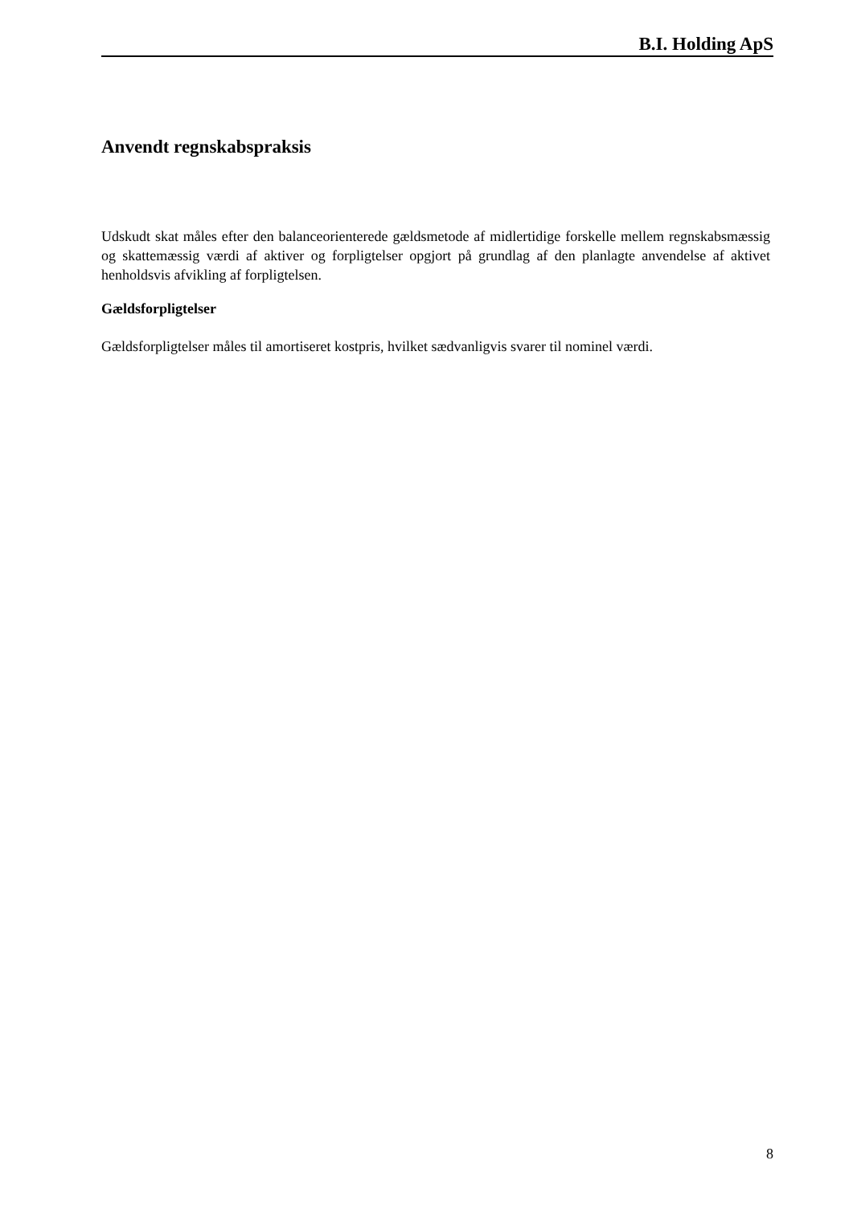B.I. Holding ApS
Anvendt regnskabspraksis
Udskudt skat måles efter den balanceorienterede gældsmetode af midlertidige forskelle mellem regnskabsmæssig og skattemæssig værdi af aktiver og forpligtelser opgjort på grundlag af den planlagte anvendelse af aktivet henholdsvis afvikling af forpligtelsen.
Gældsforpligtelser
Gældsforpligtelser måles til amortiseret kostpris, hvilket sædvanligvis svarer til nominel værdi.
8